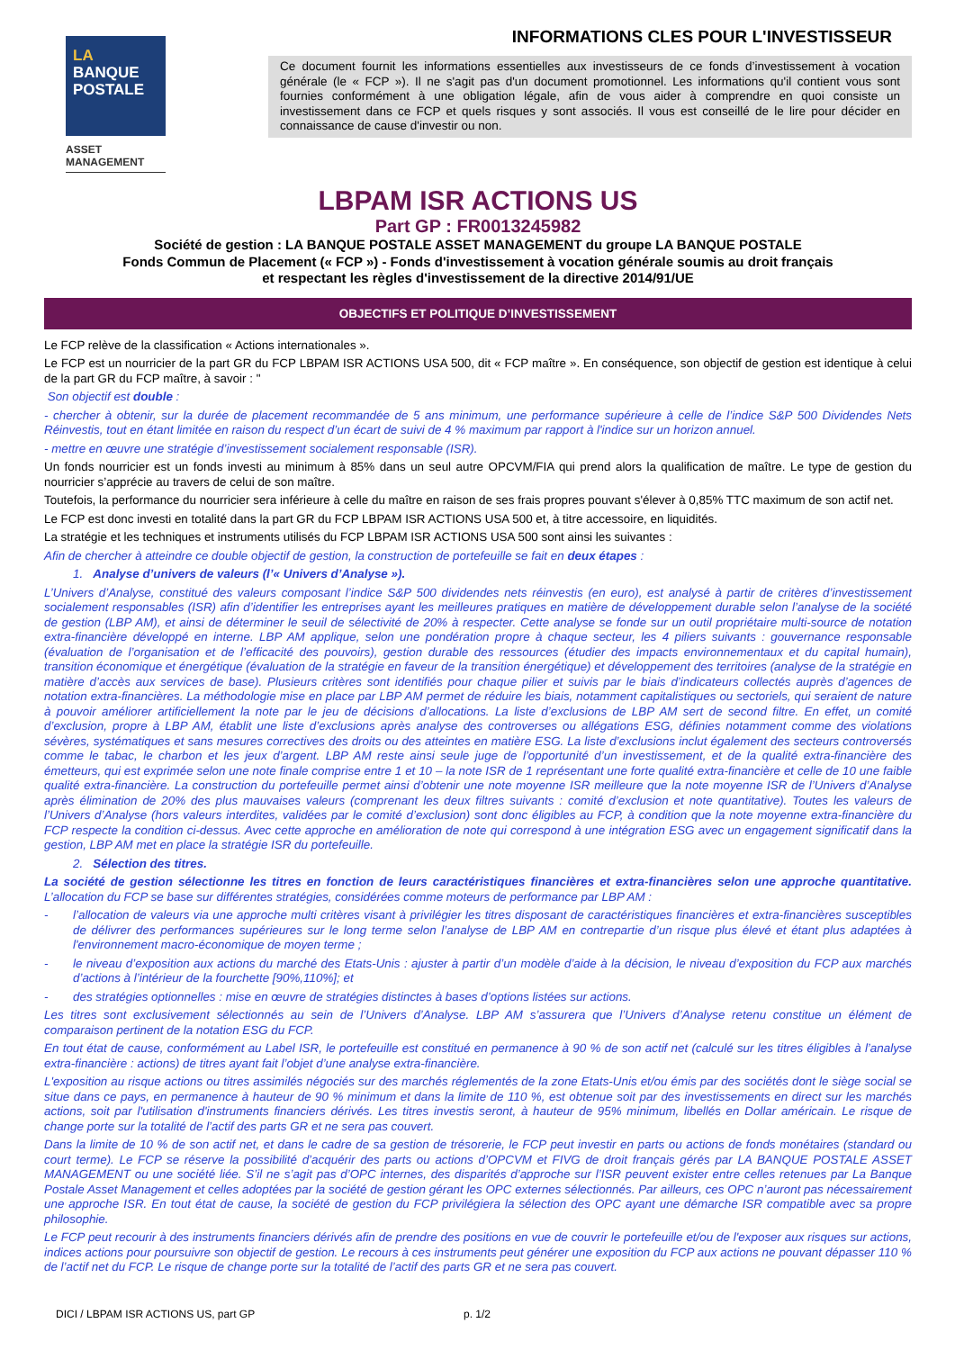LA
BANQUE
POSTALE
ASSET
MANAGEMENT
INFORMATIONS CLES POUR L'INVESTISSEUR
Ce document fournit les informations essentielles aux investisseurs de ce fonds d’investissement à vocation générale (le « FCP »). Il ne s'agit pas d'un document promotionnel. Les informations qu'il contient vous sont fournies conformément à une obligation légale, afin de vous aider à comprendre en quoi consiste un investissement dans ce FCP et quels risques y sont associés. Il vous est conseillé de le lire pour décider en connaissance de cause d'investir ou non.
LBPAM ISR ACTIONS US
Part GP : FR0013245982
Société de gestion : LA BANQUE POSTALE ASSET MANAGEMENT du groupe LA BANQUE POSTALE
Fonds Commun de Placement (« FCP ») - Fonds d'investissement à vocation générale soumis au droit français
et respectant les règles d'investissement de la directive 2014/91/UE
OBJECTIFS ET POLITIQUE D’INVESTISSEMENT
Le FCP relève de la classification « Actions internationales ».
Le FCP est un nourricier de la part GR du FCP LBPAM ISR ACTIONS USA 500, dit « FCP maître ». En conséquence, son objectif de gestion est identique à celui de la part GR du FCP maître, à savoir : "
Son objectif est double :
- chercher à obtenir, sur la durée de placement recommandée de 5 ans minimum, une performance supérieure à celle de l’indice S&P 500 Dividendes Nets Réinvestis, tout en étant limitée en raison du respect d’un écart de suivi de 4 % maximum par rapport à l'indice sur un horizon annuel.
- mettre en œuvre une stratégie d’investissement socialement responsable (ISR).
Un fonds nourricier est un fonds investi au minimum à 85% dans un seul autre OPCVM/FIA qui prend alors la qualification de maître. Le type de gestion du nourricier s’apprécie au travers de celui de son maître.
Toutefois, la performance du nourricier sera inférieure à celle du maître en raison de ses frais propres pouvant s'élever à 0,85% TTC maximum de son actif net.
Le FCP est donc investi en totalité dans la part GR du FCP LBPAM ISR ACTIONS USA 500 et, à titre accessoire, en liquidités.
La stratégie et les techniques et instruments utilisés du FCP LBPAM ISR ACTIONS USA 500 sont ainsi les suivantes :
Afin de chercher à atteindre ce double objectif de gestion, la construction de portefeuille se fait en deux étapes :
1. Analyse d’univers de valeurs (l’« Univers d’Analyse »).
L’Univers d’Analyse, constitué des valeurs composant l’indice S&P 500 dividendes nets réinvestis (en euro), est analysé à partir de critères d’investissement socialement responsables (ISR) afin d’identifier les entreprises ayant les meilleures pratiques en matière de développement durable selon l’analyse de la société de gestion (LBP AM), et ainsi de déterminer le seuil de sélectivité de 20% à respecter. Cette analyse se fonde sur un outil propriétaire multi-source de notation extra-financière développé en interne. LBP AM applique, selon une pondération propre à chaque secteur, les 4 piliers suivants : gouvernance responsable (évaluation de l’organisation et de l’efficacité des pouvoirs), gestion durable des ressources (étudier des impacts environnementaux et du capital humain), transition économique et énergétique (évaluation de la stratégie en faveur de la transition énergétique) et développement des territoires (analyse de la stratégie en matière d’accès aux services de base). Plusieurs critères sont identifiés pour chaque pilier et suivis par le biais d’indicateurs collectés auprès d’agences de notation extra-financières. La méthodologie mise en place par LBP AM permet de réduire les biais, notamment capitalistiques ou sectoriels, qui seraient de nature à pouvoir améliorer artificiellement la note par le jeu de décisions d’allocations. La liste d’exclusions de LBP AM sert de second filtre. En effet, un comité d’exclusion, propre à LBP AM, établit une liste d’exclusions après analyse des controverses ou allégations ESG, définies notamment comme des violations sévères, systématiques et sans mesures correctives des droits ou des atteintes en matière ESG. La liste d’exclusions inclut également des secteurs controversés comme le tabac, le charbon et les jeux d’argent. LBP AM reste ainsi seule juge de l’opportunité d’un investissement, et de la qualité extra-financière des émetteurs, qui est exprimée selon une note finale comprise entre 1 et 10 – la note ISR de 1 représentant une forte qualité extra-financière et celle de 10 une faible qualité extra-financière. La construction du portefeuille permet ainsi d’obtenir une note moyenne ISR meilleure que la note moyenne ISR de l’Univers d’Analyse après élimination de 20% des plus mauvaises valeurs (comprenant les deux filtres suivants : comité d’exclusion et note quantitative). Toutes les valeurs de l’Univers d’Analyse (hors valeurs interdites, validées par le comité d’exclusion) sont donc éligibles au FCP, à condition que la note moyenne extra-financière du FCP respecte la condition ci-dessus. Avec cette approche en amélioration de note qui correspond à une intégration ESG avec un engagement significatif dans la gestion, LBP AM met en place la stratégie ISR du portefeuille.
2. Sélection des titres.
La société de gestion sélectionne les titres en fonction de leurs caractéristiques financières et extra-financières selon une approche quantitative. L’allocation du FCP se base sur différentes stratégies, considérées comme moteurs de performance par LBP AM :
- l’allocation de valeurs via une approche multi critères visant à privilégier les titres disposant de caractéristiques financières et extra-financières susceptibles de délivrer des performances supérieures sur le long terme selon l’analyse de LBP AM en contrepartie d’un risque plus élevé et étant plus adaptées à l'environnement macro-économique de moyen terme ;
- le niveau d’exposition aux actions du marché des Etats-Unis : ajuster à partir d’un modèle d’aide à la décision, le niveau d’exposition du FCP aux marchés d’actions à l’intérieur de la fourchette [90%,110%]; et
- des stratégies optionnelles : mise en œuvre de stratégies distinctes à bases d’options listées sur actions.
Les titres sont exclusivement sélectionnés au sein de l’Univers d’Analyse. LBP AM s’assurera que l’Univers d’Analyse retenu constitue un élément de comparaison pertinent de la notation ESG du FCP.
En tout état de cause, conformément au Label ISR, le portefeuille est constitué en permanence à 90 % de son actif net (calculé sur les titres éligibles à l’analyse extra-financière : actions) de titres ayant fait l’objet d’une analyse extra-financière.
L'exposition au risque actions ou titres assimilés négociés sur des marchés réglementés de la zone Etats-Unis et/ou émis par des sociétés dont le siège social se situe dans ce pays, en permanence à hauteur de 90 % minimum et dans la limite de 110 %, est obtenue soit par des investissements en direct sur les marchés actions, soit par l'utilisation d'instruments financiers dérivés. Les titres investis seront, à hauteur de 95% minimum, libellés en Dollar américain. Le risque de change porte sur la totalité de l’actif des parts GR et ne sera pas couvert.
Dans la limite de 10 % de son actif net, et dans le cadre de sa gestion de trésorerie, le FCP peut investir en parts ou actions de fonds monétaires (standard ou court terme). Le FCP se réserve la possibilité d’acquérir des parts ou actions d’OPCVM et FIVG de droit français gérés par LA BANQUE POSTALE ASSET MANAGEMENT ou une société liée. S’il ne s’agit pas d’OPC internes, des disparités d’approche sur l’ISR peuvent exister entre celles retenues par La Banque Postale Asset Management et celles adoptées par la société de gestion gérant les OPC externes sélectionnés. Par ailleurs, ces OPC n’auront pas nécessairement une approche ISR. En tout état de cause, la société de gestion du FCP privilégiera la sélection des OPC ayant une démarche ISR compatible avec sa propre philosophie.
Le FCP peut recourir à des instruments financiers dérivés afin de prendre des positions en vue de couvrir le portefeuille et/ou de l'exposer aux risques sur actions, indices actions pour poursuivre son objectif de gestion. Le recours à ces instruments peut générer une exposition du FCP aux actions ne pouvant dépasser 110 % de l’actif net du FCP. Le risque de change porte sur la totalité de l’actif des parts GR et ne sera pas couvert.
DICI / LBPAM ISR ACTIONS US, part GP p. 1/2